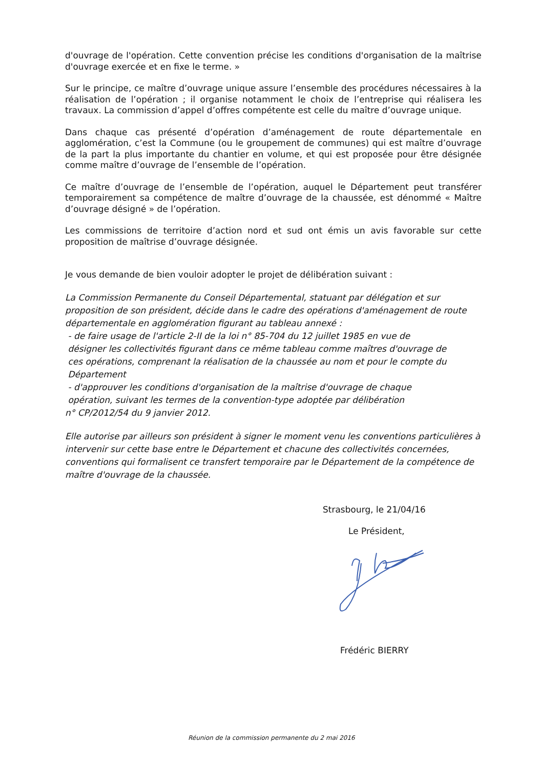d'ouvrage de l'opération. Cette convention précise les conditions d'organisation de la maîtrise d'ouvrage exercée et en fixe le terme. »
Sur le principe, ce maître d’ouvrage unique assure l’ensemble des procédures nécessaires à la réalisation de l’opération ; il organise notamment le choix de l’entreprise qui réalisera les travaux. La commission d’appel d’offres compétente est celle du maître d’ouvrage unique.
Dans chaque cas présenté d’opération d’aménagement de route départementale en agglomération, c’est la Commune (ou le groupement de communes) qui est maître d’ouvrage de la part la plus importante du chantier en volume, et qui est proposée pour être désignée comme maître d’ouvrage de l’ensemble de l’opération.
Ce maître d’ouvrage de l’ensemble de l’opération, auquel le Département peut transférer temporairement sa compétence de maître d’ouvrage de la chaussée, est dénommé « Maître d’ouvrage désigné » de l’opération.
Les commissions de territoire d’action nord et sud ont émis un avis favorable sur cette proposition de maîtrise d’ouvrage désignée.
Je vous demande de bien vouloir adopter le projet de délibération suivant :
La Commission Permanente du Conseil Départemental, statuant par délégation et sur proposition de son président, décide dans le cadre des opérations d'aménagement de route départementale en agglomération figurant au tableau annexé :
- de faire usage de l'article 2-II de la loi n° 85-704 du 12 juillet 1985 en vue de
désigner les collectivités figurant dans ce même tableau comme maîtres d'ouvrage de
ces opérations, comprenant la réalisation de la chaussée au nom et pour le compte du
Département
- d'approuver les conditions d'organisation de la maîtrise d'ouvrage de chaque
opération, suivant les termes de la convention-type adoptée par délibération
n° CP/2012/54 du 9 janvier 2012.
Elle autorise par ailleurs son président à signer le moment venu les conventions particulières à intervenir sur cette base entre le Département et chacune des collectivités concernées, conventions qui formalisent ce transfert temporaire par le Département de la compétence de maître d'ouvrage de la chaussée.
Strasbourg, le 21/04/16
Le Président,
Frédéric BIERRY
Réunion de la commission permanente du 2 mai 2016